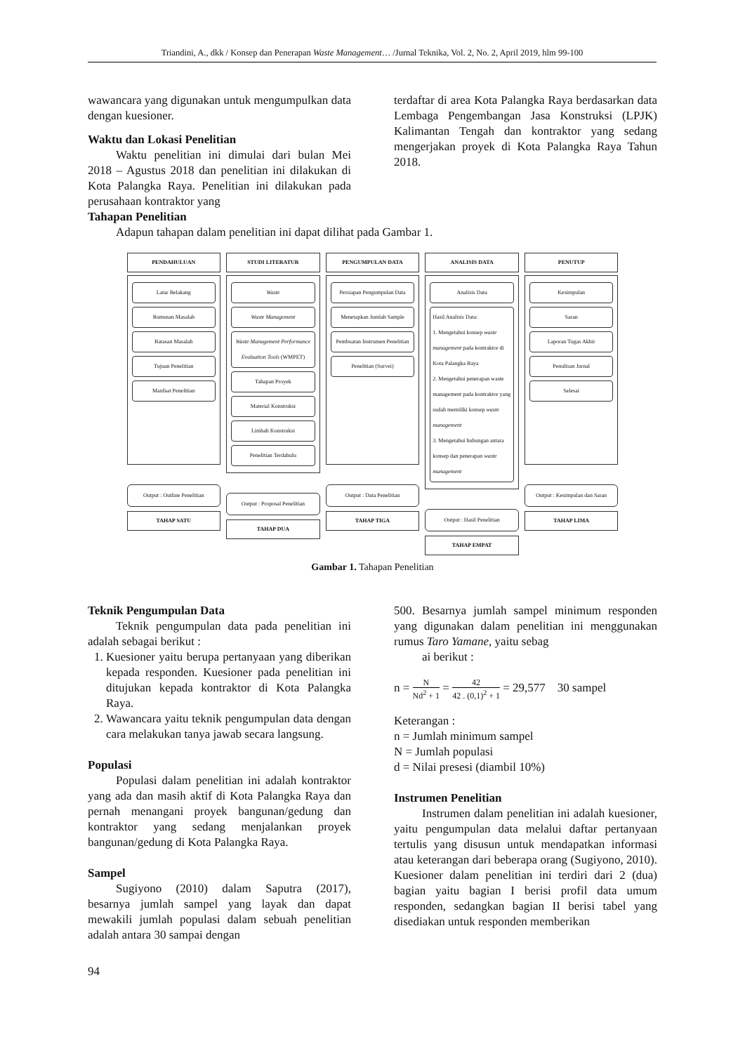Triandini, A., dkk / Konsep dan Penerapan Waste Management… /Jurnal Teknika, Vol. 2, No. 2, April 2019, hlm 99-100
wawancara yang digunakan untuk mengumpulkan data dengan kuesioner.
Waktu dan Lokasi Penelitian
Waktu penelitian ini dimulai dari bulan Mei 2018 – Agustus 2018 dan penelitian ini dilakukan di Kota Palangka Raya. Penelitian ini dilakukan pada perusahaan kontraktor yang
terdaftar di area Kota Palangka Raya berdasarkan data Lembaga Pengembangan Jasa Konstruksi (LPJK) Kalimantan Tengah dan kontraktor yang sedang mengerjakan proyek di Kota Palangka Raya Tahun 2018.
Tahapan Penelitian
Adapun tahapan dalam penelitian ini dapat dilihat pada Gambar 1.
PENDAHULUAN
Latar Belakang
Rumusan Masalah
Batasan Masalah
Tujuan Penelitian
Manfaat Penelitian
Output : Outline Penelitian
TAHAP SATU
STUDI LITERATUR
Waste
Waste Management
Waste Management Performance Evaluation Tools (WMPET)
Tahapan Proyek
Material Konstruksi
Limbah Konstruksi
Penelitian Terdahulu
Output : Proposal Penelitian
TAHAP DUA
PENGUMPULAN DATA
Persiapan Pengumpulan Data
Menetapkan Jumlah Sample
Pembuatan Instrumen Penelitian
Penelitian (Survei)
Output : Data Penelitian
TAHAP TIGA
ANALISIS DATA
Analisis Data
Hasil Analisis Data:
1. Mengetahui konsep waste management pada kontraktor di Kota Palangka Raya
2. Mengetahui penerapan waste management pada kontraktor yang sudah memiliki konsep waste management
3. Mengetahui hubungan antara konsep dan penerapan waste management
Output : Hasil Penelitian
TAHAP EMPAT
PENUTUP
Kesimpulan
Saran
Laporan Tugas Akhir
Penulisan Jurnal
Selesai
Output : Kesimpulan dan Saran
TAHAP LIMA
Gambar 1. Tahapan Penelitian
Teknik Pengumpulan Data
Teknik pengumpulan data pada penelitian ini adalah sebagai berikut :
1. Kuesioner yaitu berupa pertanyaan yang diberikan kepada responden. Kuesioner pada penelitian ini ditujukan kepada kontraktor di Kota Palangka Raya.
2. Wawancara yaitu teknik pengumpulan data dengan cara melakukan tanya jawab secara langsung.
Populasi
Populasi dalam penelitian ini adalah kontraktor yang ada dan masih aktif di Kota Palangka Raya dan pernah menangani proyek bangunan/gedung dan kontraktor yang sedang menjalankan proyek bangunan/gedung di Kota Palangka Raya.
Sampel
Sugiyono (2010) dalam Saputra (2017), besarnya jumlah sampel yang layak dan dapat mewakili jumlah populasi dalam sebuah penelitian adalah antara 30 sampai dengan
500. Besarnya jumlah sampel minimum responden yang digunakan dalam penelitian ini menggunakan rumus Taro Yamane, yaitu sebag
ai berikut :
n = N Nd<sup>2</sup> + 1 = 42 42 . (0,1)<sup>2</sup> + 1 = 29,577 30 sampel
Keterangan :
n = Jumlah minimum sampel
N = Jumlah populasi
d = Nilai presesi (diambil 10%)
Instrumen Penelitian
Instrumen dalam penelitian ini adalah kuesioner, yaitu pengumpulan data melalui daftar pertanyaan tertulis yang disusun untuk mendapatkan informasi atau keterangan dari beberapa orang (Sugiyono, 2010). Kuesioner dalam penelitian ini terdiri dari 2 (dua) bagian yaitu bagian I berisi profil data umum responden, sedangkan bagian II berisi tabel yang disediakan untuk responden memberikan
94